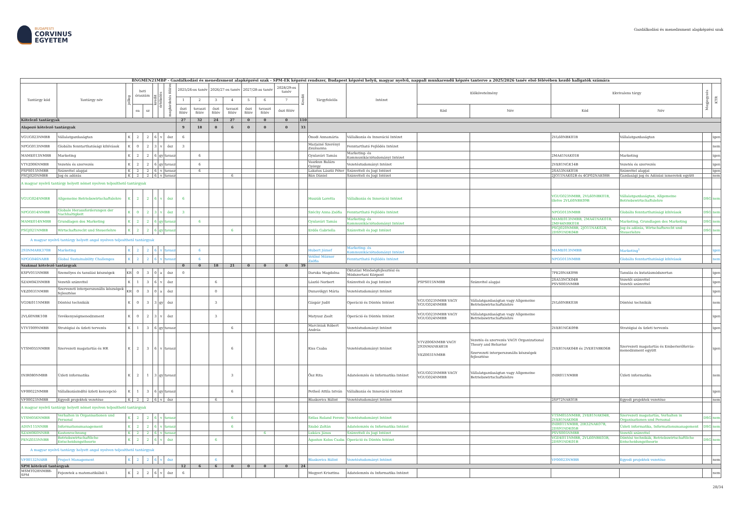BUDAPESTI
CORVINUS
EGYETEM
Gazdálkodási és menedzsment alapképzési szak
| BNGMEN21MBP - Gazdálkodási és menedzsment alapképzési szak - SPM-EK képzési rendszer, Budapest képzési helyű, magyar nyelvű, nappali munkarendű képzés tanterve a 2025/2026 tanév első félévében kezdő hallgatók számára | | | | | | | | | | | | | | | | | | | | | | | |
| --- | --- | --- | --- | --- | --- | --- | --- | --- | --- | --- | --- | --- | --- | --- | --- | --- | --- | --- | --- | --- | --- | --- | --- |
| Tantárgy kód | Tantárgy név | jelleg | heti óraszám | | kredit | értékelés | meghirdetés féléve | 2025/26-os tanév | | 2026/27-es tanév | | 2027/28-as tanév | | 2028/29-es tanév | Kredit | Tárgyfelelős | Intézet | Előkövetelmény | | Ekvivalens tárgy | | Megjegyzés | KTR |
| | | | | | | | | 1 | 2 | 3 | 4 | 5 | 6 | 7 | | | | | | | | | |
| | | | ea | sz | | | | őszi félév | tavaszi félév | őszi félév | tavaszi félév | őszi félév | tavaszi félév | őszi félév | | | | Kód | Név | Kód | Név | | |
| Kötelező tantárgyak | | | | | | | | 27 | 32 | 24 | 27 | 0 | 0 | 0 | 110 | | | | | | | | |
| Alapozó kötelező tantárgyak | | | | | | | | 9 | 18 | 0 | 6 | 0 | 0 | 0 | 33 | | | | | | | | |
| VGUG023NMBB | Vállalatgazdaságtan | K | 2 | 2 | 6 | v | ősz | 6 | | | | | | | | Ónodi Annamária | Vállalkozás és Innováció Intézet | | | 2VL60NBK01B | Vállalatgazdaságtan | | igen |
| NPGG013NMBB | Globális fenntarthatósági kihívások | K | 0 | 2 | 3 | v | ősz | 3 | | | | | | | | Marjainé Szerényi Zsuzsanna | Fenntartható Fejlődés Intézet | | | | | | nem |
| MAME013NMBB | Marketing | K | 2 | 2 | 6 | gy | tavasz | | 6 | | | | | | | Gyulavári Tamás | Marketing- és Kommunikációtudományi Intézet | | | 2MA41NAK01B | Marketing | | igen |
| VTVZ006NMBB | Vezetés és szervezés | K | 2 | 2 | 6 | gy | tavasz | | 6 | | | | | | | Vaszkun Balázs György | Vezetéstudományi Intézet | | | 2VE81NGK14B | Vezetés és szervezés | | igen |
| PSPS015NMBB | Számvitel alapjai | K | 2 | 2 | 6 | v | tavasz | | 6 | | | | | | | Lakatos László Péter | Számviteli és Jogi Intézet | | | 2SA53NAK01B | Számvitel alapjai | | igen |
| PSGJ020NMBB | Jog és adózás | K | 2 | 2 | 6 | v | tavasz | | | | 6 | | | | | Bán Dániel | Számviteli és Jogi Intézet | | | 2JO11NAK02B és 4GP02NAK08B | Gazdasági jog és Adózási ismeretek együtt | | nem |
| A magyar nyelvű tantárgy helyett német nyelven teljesíthető tantárgyak | | | | | | | | | | | | | | | | | | | | | | | |
| VGUG024NMBB | Allgemeine Betriebswirtschaftslehre | K | 2 | 2 | 6 | v | ősz | 6 | | | | | | | | Huszák Loretta | Vállalkozás és Innováció Intézet | | | VGUG023NMBB, 2VL60NBK01B, illetve 2VL60NBK09B | Vállalatgazdaságtan, Allgemeine Betriebswirtschaftslehre | DSG | nem |
| NPGG014NMBB | Globale Herausforderungen der Nachhaltigkeit | K | 0 | 2 | 3 | v | ősz | 3 | | | | | | | | Széchy Anna Zsófia | Fenntartható Fejlődés Intézet | | | NPGG013NMBB | Globális fenntarthatósági kihívások | DSG | nem |
| MAME014NMBB | Grundlagen des Marketing | K | 2 | 2 | 6 | gy | tavasz | | 6 | | | | | | | Gyulavári Tamás | Marketing- és Kommunikációtudományi Intézet | | | MAME013NMBB, 2MA41NAK01B, 2MF44NBK01B | Marketing, Grundlagen des Marketing | DSG | nem |
| PSGJ021NMBB | Wirtschaftsrecht und Steuerlehre | K | 2 | 2 | 6 | gy | tavasz | | | | 6 | | | | | Erdős Gabriella | Számviteli és Jogi Intézet | | | PSGJ020NMBB, 2JO11NAK02B, 2DS91NDK04B | Jog és adózás, Wirtschaftsrecht und Steuerlehre | DSG | nem |
| A magyar nyelvű tantárgy helyett angol nyelven teljesíthető tantárgyak | | | | | | | | | | | | | | | | | | | | | | | |
| 293NMARK370B | Marketing | K | 2 | 2 | 6 | v | tavasz | | 6 | | | | | | | Hubert József | Marketing- és Kommunikációtudományi Intézet | | | MAME013NMBB | Marketing<sup>1</sup> | | igen |
| NPGG046NABB | Global Sustainability Challenges | K | 2 | 2 | 6 | v | tavasz | | 6 | | | | | | | Vetőné Mózner Zsófia | Fenntartható Fejlődés Intézet | | | NPGG013NMBB | Globális fenntarthatósági kihívások | | nem |
| Szakmai kötelező tantárgyak | | | | | | | | 0 | 0 | 18 | 21 | 0 | 0 | 0 | 39 | | | | | | | | |
| KSPV015NMBB | Személyes és tanulási készségek | KR | 0 | 3 | 0 | a | ősz | 0 | | | | | | | | Daruka Magdolna | Oktatási Minőségfejlesztési és Módszertani Központ | | | 7PE20NAK09B | Tanulás és kutatásmódszertan | | igen |
| SZAM043NMBB | Vezetői számvitel | K | 1 | 3 | 6 | v | ősz | | | 6 | | | | | | László Norbert | Számviteli és Jogi Intézet | PSPS015NMBB | Számvitel alapjai | 2SA53NCK04B PSVS005NMBB | Vezetői számvitel Vezetői számvitel | | igen |
| VEZ0031NMBB | Szervezeti interperszonális készségek fejlesztése | KR | 0 | 3 | 0 | a | ősz | | | 0 | | | | | | Dunavölgyi Mária | Vezetéstudományi Intézet | | | | | | igen |
| VGDE011NMBB | Döntési technikák | K | 0 | 3 | 3 | gy | ősz | | | 3 | | | | | | Gáspár Judit | Operáció és Döntés Intézet | VGUG023NMBB VAGY VGUG024NMBB | Vállalatgazdaságtan vagy Allgemeine Betriebswirtschaftslehre | 2VL60NBK03B | Döntési technikák | | nem |
| 2VL60NBK10B | Tevékenységmenedzsment | K | 0 | 2 | 3 | v | ősz | | | 3 | | | | | | Matyusz Zsolt | Operáció és Döntés Intézet | VGUG023NMBB VAGY VGUG024NMBB | Vállalatgazdaságtan vagy Allgemeine Betriebswirtschaftslehre | | | | igen |
| VTVT009NMBB | Stratégiai és üzleti tervezés | K | 1 | 3 | 6 | gy | tavasz | | | | 6 | | | | | Marciniak Róbert András | Vezetéstudományi Intézet | | | 2VE81NGK09B | Stratégiai és üzleti tervezés | | igen |
| VTSM055NMBB | Szervezeti magatartás és HR | K | 2 | 3 | 6 | v | tavasz | | | | 6 | | | | | Kiss Csaba | Vezetéstudományi Intézet | VTVZ006NMBB VAGY 293NMANK481B VEZ0031NMBB | Vezetés és szervezés VAGY Organizational Theory and Behavior Szervezeti interperszonális készségek fejlesztése | 2VE81NAK04B és 2VE81NBK06B | Szervezeti magatartás és Emberierőforrás-menedzsment együtt | | igen |
| INIR080NMBB | Üzleti informatika | K | 2 | 1 | 3 | gy | tavasz | | | | 3 | | | | | Ősz Rita | Adatelemzés és Informatika Intézet | VGUG023NMBB VAGY VGUG024NMBB | Vállalatgazdaságtan vagy Allgemeine Betriebswirtschaftslehre | INIR011NMBB | Üzleti informatika | | nem |
| VF00022NMBB | Vállalkozásindító üzleti koncepció | K | 1 | 3 | 6 | gy | tavasz | | | | 6 | | | | | Petheő Attila István | Vállalkozás és Innováció Intézet | | | | | | igen |
| VF00023NMBB | Egyedi projektek vezetése | K | 2 | 2 | 6 | v | ősz | | | 6 | | | | | | Blaskovics Bálint | Vezetéstudományi Intézet | | | 2SP72NAK01B | Egyedi projektek vezetése | | nem |
| A magyar nyelvű tantárgy helyett német nyelven teljesíthető tantárgyak | | | | | | | | | | | | | | | | | | | | | | | |
| VTSM056NMBB | Verhalten in Organisationen und Personal | K | 2 | 2 | 6 | v | tavasz | | | | 6 | | | | | Szilas Roland Ferenc | Vezetéstudományi Intézet | | | VTSM055NMBB, 2VE81NAK04B, 2VE81NAK06B | Szervezeti magatartás, Verhalten in Organisationen und Personal | DSG | nem |
| ADIN115NNBB | Informationsmanagement | K | 2 | 2 | 6 | v | tavasz | | | | 6 | | | | | Szabó Zoltán | Adatelemzés és Informatika Intézet | | | INIR011NMBB, 2IR32NAK07B, 2DS91NDK05B | Üzleti informatika, Informationsmanagement | DSG | nem |
| SZAM060NNBB | Kostenrechnung | K | 2 | 2 | 6 | v | tavasz | | | | | | 6 | | | Lukács János | Számviteli és Jogi Intézet | | | PSVS005NMBB | Vezetői számvitel | | |
| PENZ033NNBB | Betriebswirtschaftliche Entscheidungstheorie | K | 2 | 2 | 6 | v | ősz | | | 6 | | | | | | Ágoston Kolos Csaba | Operáció és Döntés Intézet | | | VGDE011NMBB, 2VL60NBK03B, 2DS91NDK01B | Döntési technikák, Betriebswirtschaftliche Entscheidungstheorie | DSG | nem |
| A magyar nyelvű tantárgy helyett angol nyelven teljesíthető tantárgyak | | | | | | | | | | | | | | | | | | | | | | | |
| VF00132NABB | Project Management | K | 2 | 2 | 6 | v | ősz | | | 6 | | | | | | Blaskovics Bálint | Vezetéstudományi Intézet | | | VF00023NMBB | Egyedi projektek vezetése | | nem |
| SPM kötelező tantárgyak | | | | | | | | 12 | 6 | 6 | 0 | 0 | 0 | 0 | 24 | | | | | | | | |
| MSMT028NMBB-SPM | Fejezetek a matematikából I. | K | 2 | 2 | 6 | v | ősz | 6 | | | | | | | | Megyeri Krisztina | Adatelemzés és Informatika Intézet | | | | | | nem |
28/34